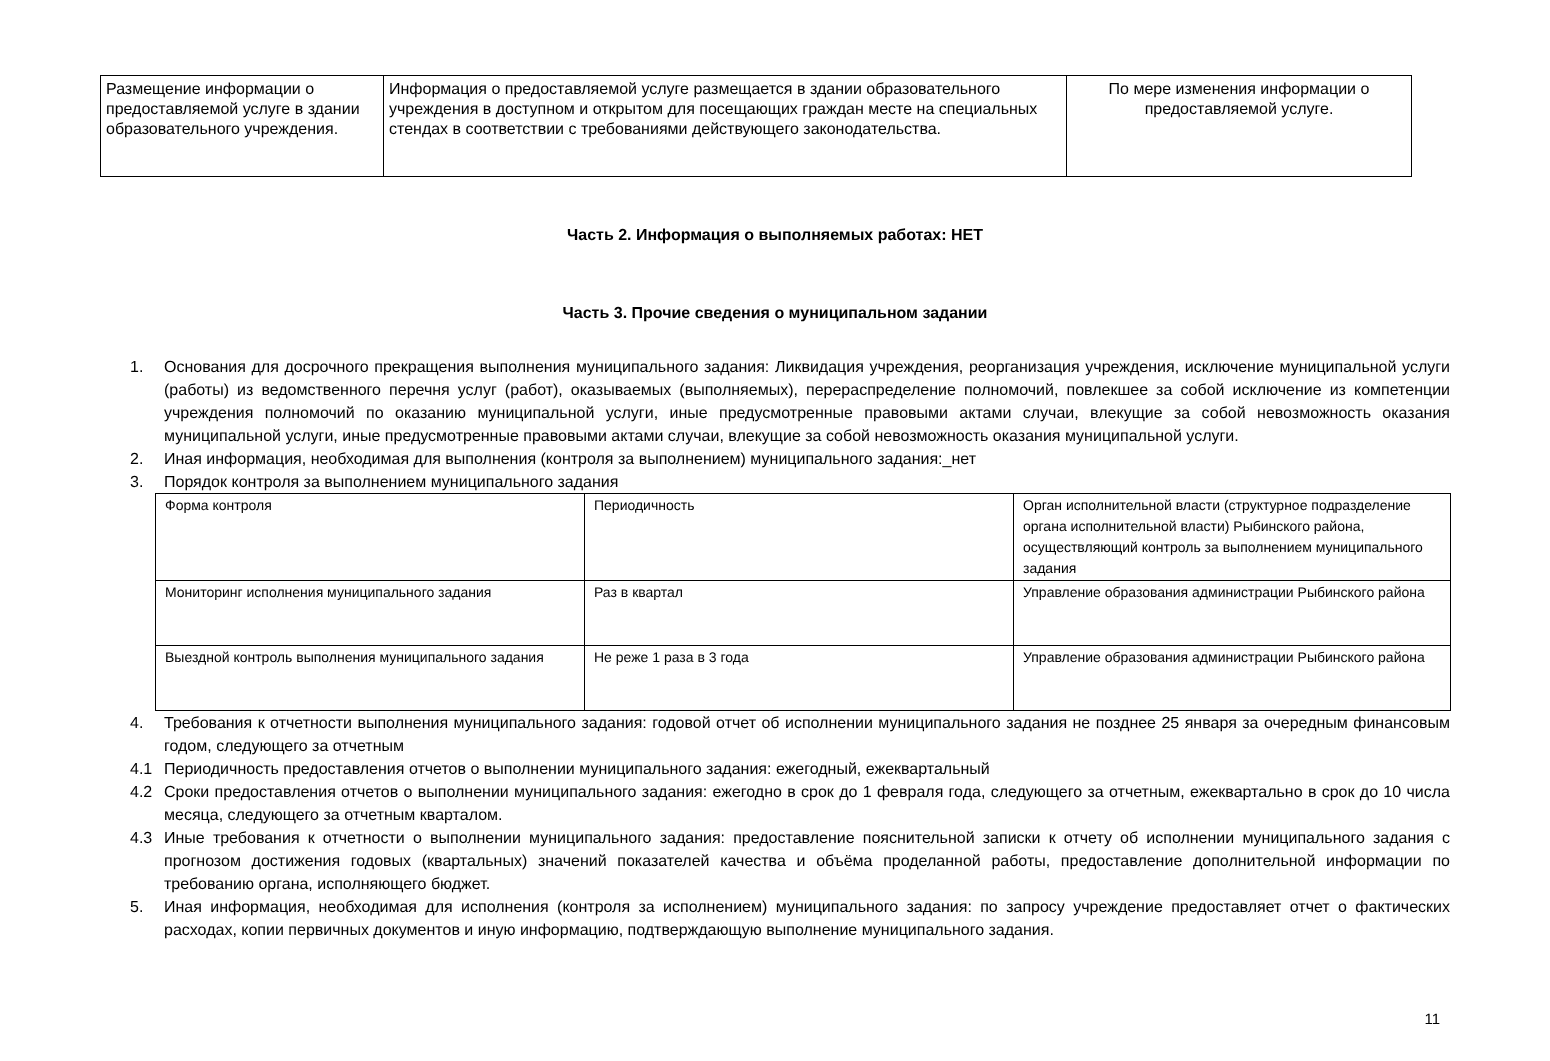| Размещение информации о предоставляемой услуге в здании образовательного учреждения. | Информация о предоставляемой услуге размещается в здании образовательного учреждения в доступном и открытом для посещающих граждан месте на специальных стендах в соответствии с требованиями действующего законодательства. | По мере изменения информации о предоставляемой услуге. |
Часть 2. Информация о выполняемых работах: НЕТ
Часть 3. Прочие сведения о муниципальном задании
1. Основания для досрочного прекращения выполнения муниципального задания: Ликвидация учреждения, реорганизация учреждения, исключение муниципальной услуги (работы) из ведомственного перечня услуг (работ), оказываемых (выполняемых), перераспределение полномочий, повлекшее за собой исключение из компетенции учреждения полномочий по оказанию муниципальной услуги, иные предусмотренные правовыми актами случаи, влекущие за собой невозможность оказания муниципальной услуги, иные предусмотренные правовыми актами случаи, влекущие за собой невозможность оказания муниципальной услуги.
2. Иная информация, необходимая для выполнения (контроля за выполнением) муниципального задания:_нет
3. Порядок контроля за выполнением муниципального задания
| Форма контроля | Периодичность | Орган исполнительной власти (структурное подразделение органа исполнительной власти) Рыбинского района, осуществляющий контроль за выполнением муниципального задания |
| Мониторинг исполнения муниципального задания | Раз в квартал | Управление образования администрации Рыбинского района |
| Выездной контроль выполнения муниципального задания | Не реже 1 раза в 3 года | Управление образования администрации Рыбинского района |
4. Требования к отчетности выполнения муниципального задания: годовой отчет об исполнении муниципального задания не позднее 25 января за очередным финансовым годом, следующего за отчетным
4.1 Периодичность предоставления отчетов о выполнении муниципального задания: ежегодный, ежеквартальный
4.2 Сроки предоставления отчетов о выполнении муниципального задания: ежегодно в срок до 1 февраля года, следующего за отчетным, ежеквартально в срок до 10 числа месяца, следующего за отчетным кварталом.
4.3 Иные требования к отчетности о выполнении муниципального задания: предоставление пояснительной записки к отчету об исполнении муниципального задания с прогнозом достижения годовых (квартальных) значений показателей качества и объёма проделанной работы, предоставление дополнительной информации по требованию органа, исполняющего бюджет.
5. Иная информация, необходимая для исполнения (контроля за исполнением) муниципального задания: по запросу учреждение предоставляет отчет о фактических расходах, копии первичных документов и иную информацию, подтверждающую выполнение муниципального задания.
11